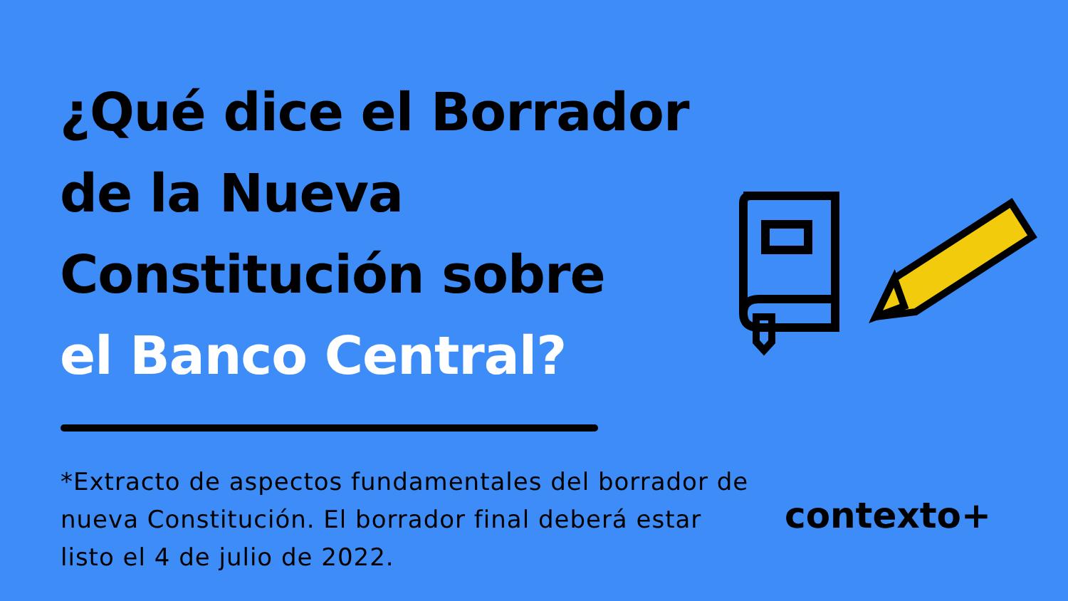¿Qué dice el Borrador
de la Nueva
Constitución sobre
el Banco Central?
*Extracto de aspectos fundamentales del borrador de nueva Constitución. El borrador final deberá estar listo el 4 de julio de 2022.
contexto+